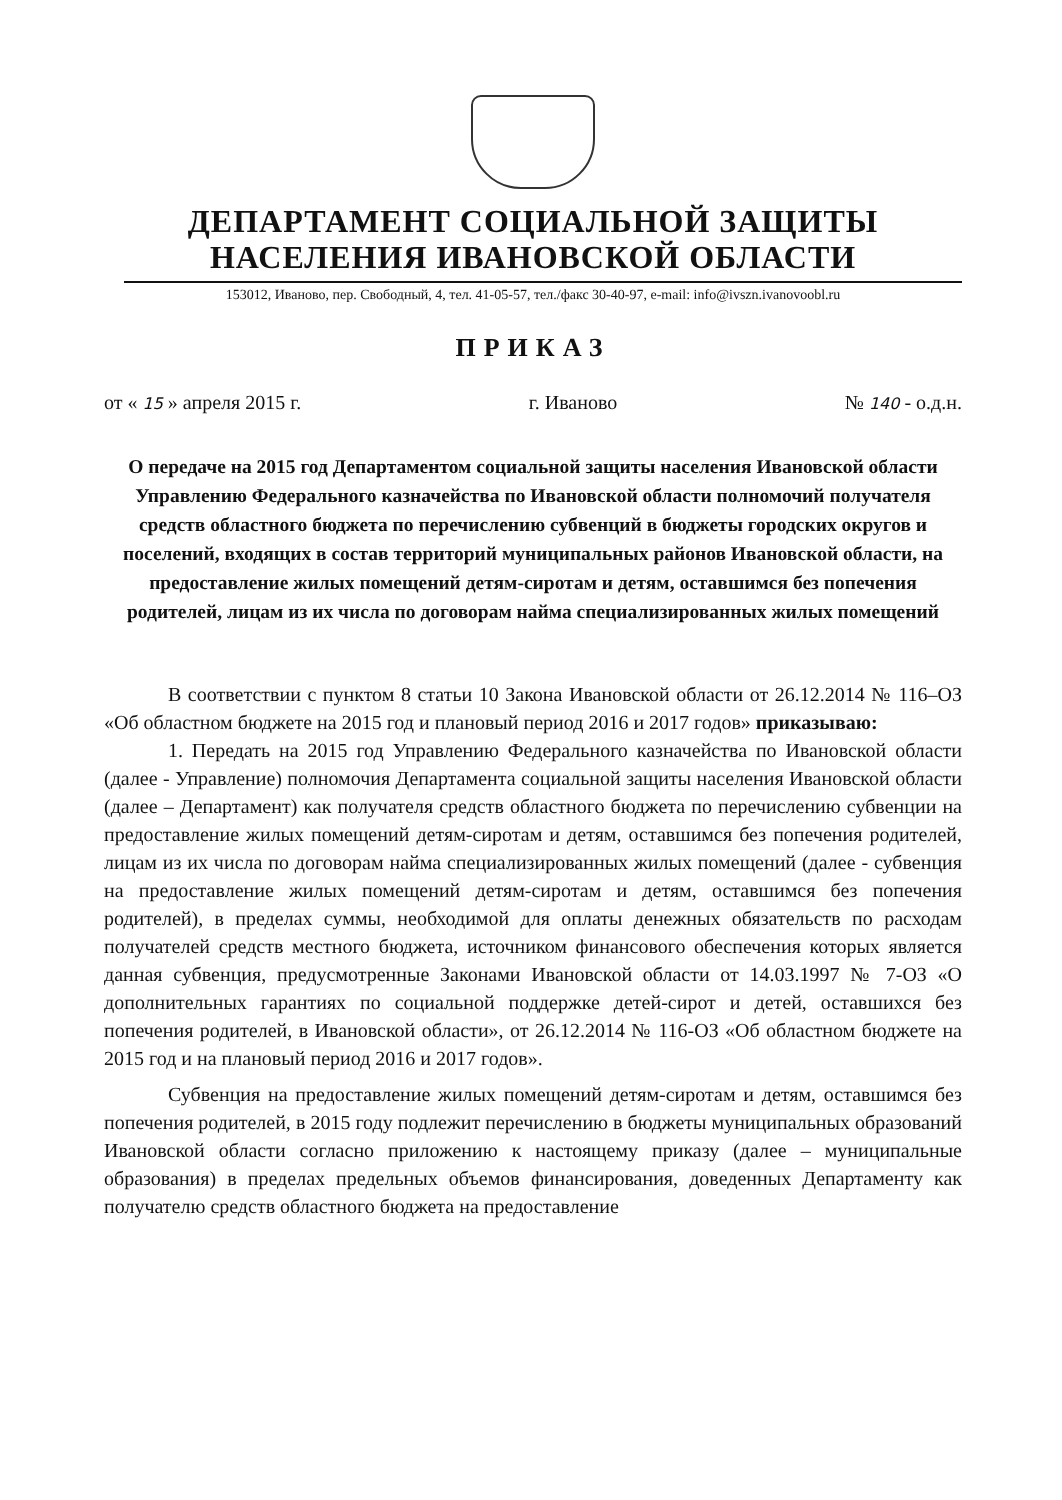ДЕПАРТАМЕНТ СОЦИАЛЬНОЙ ЗАЩИТЫ
НАСЕЛЕНИЯ ИВАНОВСКОЙ ОБЛАСТИ
153012, Иваново, пер. Свободный, 4, тел. 41-05-57, тел./факс 30-40-97, e-mail: info@ivszn.ivanovoobl.ru
ПРИКАЗ
от « 15 » апреля 2015 г. г. Иваново № 140 - о.д.н.
О передаче на 2015 год Департаментом социальной защиты населения Ивановской области Управлению Федерального казначейства по Ивановской области полномочий получателя средств областного бюджета по перечислению субвенций в бюджеты городских округов и поселений, входящих в состав территорий муниципальных районов Ивановской области, на предоставление жилых помещений детям-сиротам и детям, оставшимся без попечения родителей, лицам из их числа по договорам найма специализированных жилых помещений
В соответствии с пунктом 8 статьи 10 Закона Ивановской области от 26.12.2014 № 116–ОЗ «Об областном бюджете на 2015 год и плановый период 2016 и 2017 годов» приказываю:
1. Передать на 2015 год Управлению Федерального казначейства по Ивановской области (далее - Управление) полномочия Департамента социальной защиты населения Ивановской области (далее – Департамент) как получателя средств областного бюджета по перечислению субвенции на предоставление жилых помещений детям-сиротам и детям, оставшимся без попечения родителей, лицам из их числа по договорам найма специализированных жилых помещений (далее - субвенция на предоставление жилых помещений детям-сиротам и детям, оставшимся без попечения родителей), в пределах суммы, необходимой для оплаты денежных обязательств по расходам получателей средств местного бюджета, источником финансового обеспечения которых является данная субвенция, предусмотренные Законами Ивановской области от 14.03.1997 № 7-ОЗ «О дополнительных гарантиях по социальной поддержке детей-сирот и детей, оставшихся без попечения родителей, в Ивановской области», от 26.12.2014 № 116-ОЗ «Об областном бюджете на 2015 год и на плановый период 2016 и 2017 годов».
Субвенция на предоставление жилых помещений детям-сиротам и детям, оставшимся без попечения родителей, в 2015 году подлежит перечислению в бюджеты муниципальных образований Ивановской области согласно приложению к настоящему приказу (далее – муниципальные образования) в пределах предельных объемов финансирования, доведенных Департаменту как получателю средств областного бюджета на предоставление